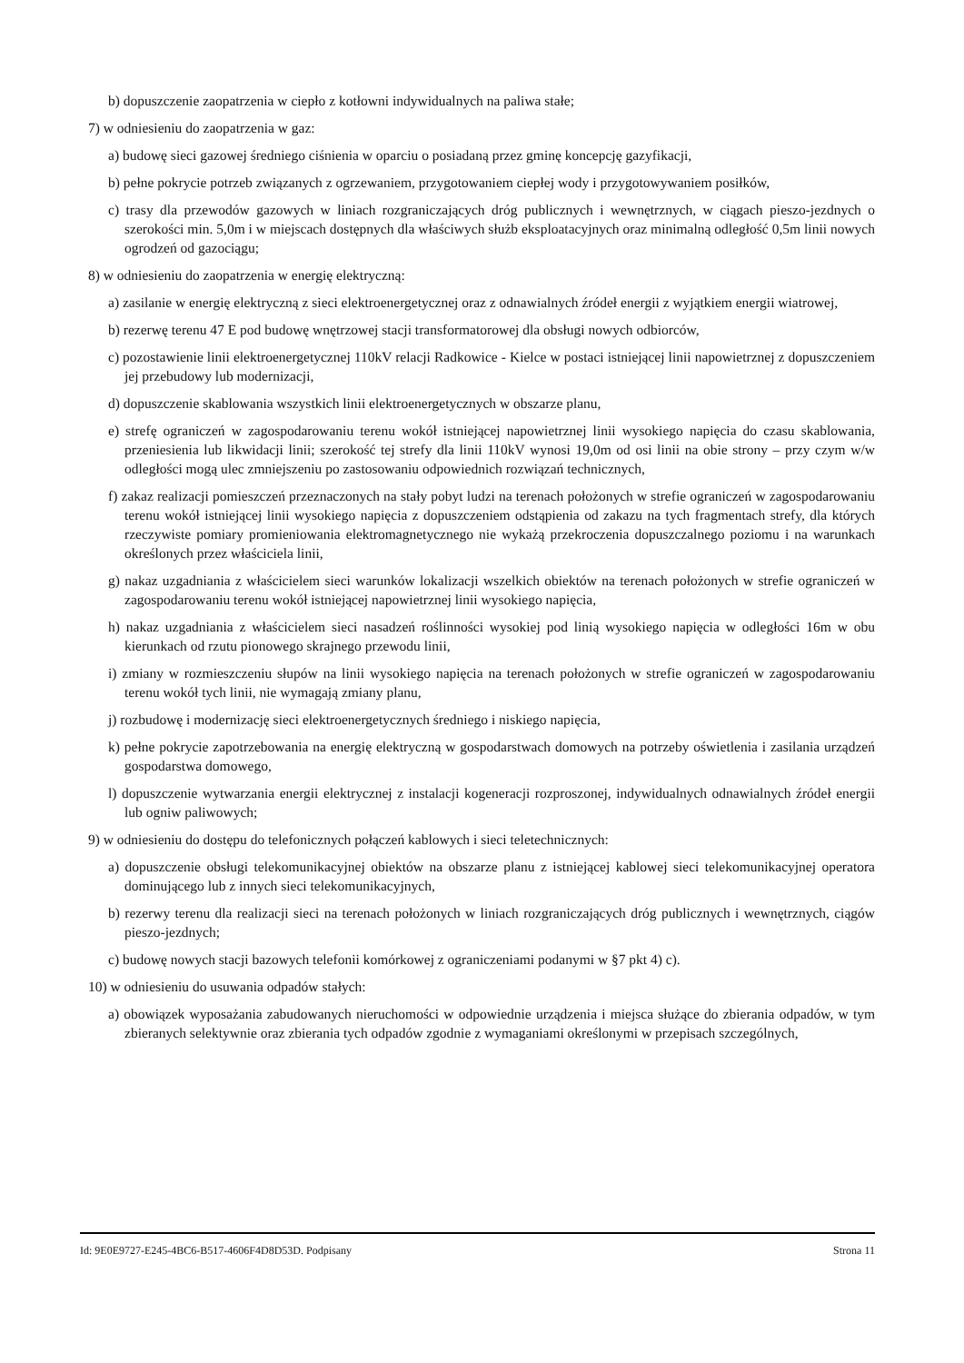b) dopuszczenie zaopatrzenia w ciepło z kotłowni indywidualnych na paliwa stałe;
7) w odniesieniu do zaopatrzenia w gaz:
a) budowę sieci gazowej średniego ciśnienia w oparciu o posiadaną przez gminę koncepcję gazyfikacji,
b) pełne pokrycie potrzeb związanych z ogrzewaniem, przygotowaniem ciepłej wody i przygotowywaniem posiłków,
c) trasy dla przewodów gazowych w liniach rozgraniczających dróg publicznych i wewnętrznych, w ciągach pieszo-jezdnych o szerokości min. 5,0m i w miejscach dostępnych dla właściwych służb eksploatacyjnych oraz minimalną odległość 0,5m linii nowych ogrodzeń od gazociągu;
8) w odniesieniu do zaopatrzenia w energię elektryczną:
a) zasilanie w energię elektryczną z sieci elektroenergetycznej oraz z odnawialnych źródeł energii z wyjątkiem energii wiatrowej,
b) rezerwę terenu 47 E pod budowę wnętrzowej stacji transformatorowej dla obsługi nowych odbiorców,
c) pozostawienie linii elektroenergetycznej 110kV relacji Radkowice - Kielce w postaci istniejącej linii napowietrznej z dopuszczeniem jej przebudowy lub modernizacji,
d) dopuszczenie skablowania wszystkich linii elektroenergetycznych w obszarze planu,
e) strefę ograniczeń w zagospodarowaniu terenu wokół istniejącej napowietrznej linii wysokiego napięcia do czasu skablowania, przeniesienia lub likwidacji linii; szerokość tej strefy dla linii 110kV wynosi 19,0m od osi linii na obie strony – przy czym w/w odległości mogą ulec zmniejszeniu po zastosowaniu odpowiednich rozwiązań technicznych,
f) zakaz realizacji pomieszczeń przeznaczonych na stały pobyt ludzi na terenach położonych w strefie ograniczeń w zagospodarowaniu terenu wokół istniejącej linii wysokiego napięcia z dopuszczeniem odstąpienia od zakazu na tych fragmentach strefy, dla których rzeczywiste pomiary promieniowania elektromagnetycznego nie wykażą przekroczenia dopuszczalnego poziomu i na warunkach określonych przez właściciela linii,
g) nakaz uzgadniania z właścicielem sieci warunków lokalizacji wszelkich obiektów na terenach położonych w strefie ograniczeń w zagospodarowaniu terenu wokół istniejącej napowietrznej linii wysokiego napięcia,
h) nakaz uzgadniania z właścicielem sieci nasadzeń roślinności wysokiej pod linią wysokiego napięcia w odległości 16m w obu kierunkach od rzutu pionowego skrajnego przewodu linii,
i) zmiany w rozmieszczeniu słupów na linii wysokiego napięcia na terenach położonych w strefie ograniczeń w zagospodarowaniu terenu wokół tych linii, nie wymagają zmiany planu,
j) rozbudowę i modernizację sieci elektroenergetycznych średniego i niskiego napięcia,
k) pełne pokrycie zapotrzebowania na energię elektryczną w gospodarstwach domowych na potrzeby oświetlenia i zasilania urządzeń gospodarstwa domowego,
l) dopuszczenie wytwarzania energii elektrycznej z instalacji kogeneracji rozproszonej, indywidualnych odnawialnych źródeł energii lub ogniw paliwowych;
9) w odniesieniu do dostępu do telefonicznych połączeń kablowych i sieci teletechnicznych:
a) dopuszczenie obsługi telekomunikacyjnej obiektów na obszarze planu z istniejącej kablowej sieci telekomunikacyjnej operatora dominującego lub z innych sieci telekomunikacyjnych,
b) rezerwy terenu dla realizacji sieci na terenach położonych w liniach rozgraniczających dróg publicznych i wewnętrznych, ciągów pieszo-jezdnych;
c) budowę nowych stacji bazowych telefonii komórkowej z ograniczeniami podanymi w §7 pkt 4) c).
10) w odniesieniu do usuwania odpadów stałych:
a) obowiązek wyposażania zabudowanych nieruchomości w odpowiednie urządzenia i miejsca służące do zbierania odpadów, w tym zbieranych selektywnie oraz zbierania tych odpadów zgodnie z wymaganiami określonymi w przepisach szczególnych,
Id: 9E0E9727-E245-4BC6-B517-4606F4D8D53D. Podpisany Strona 11